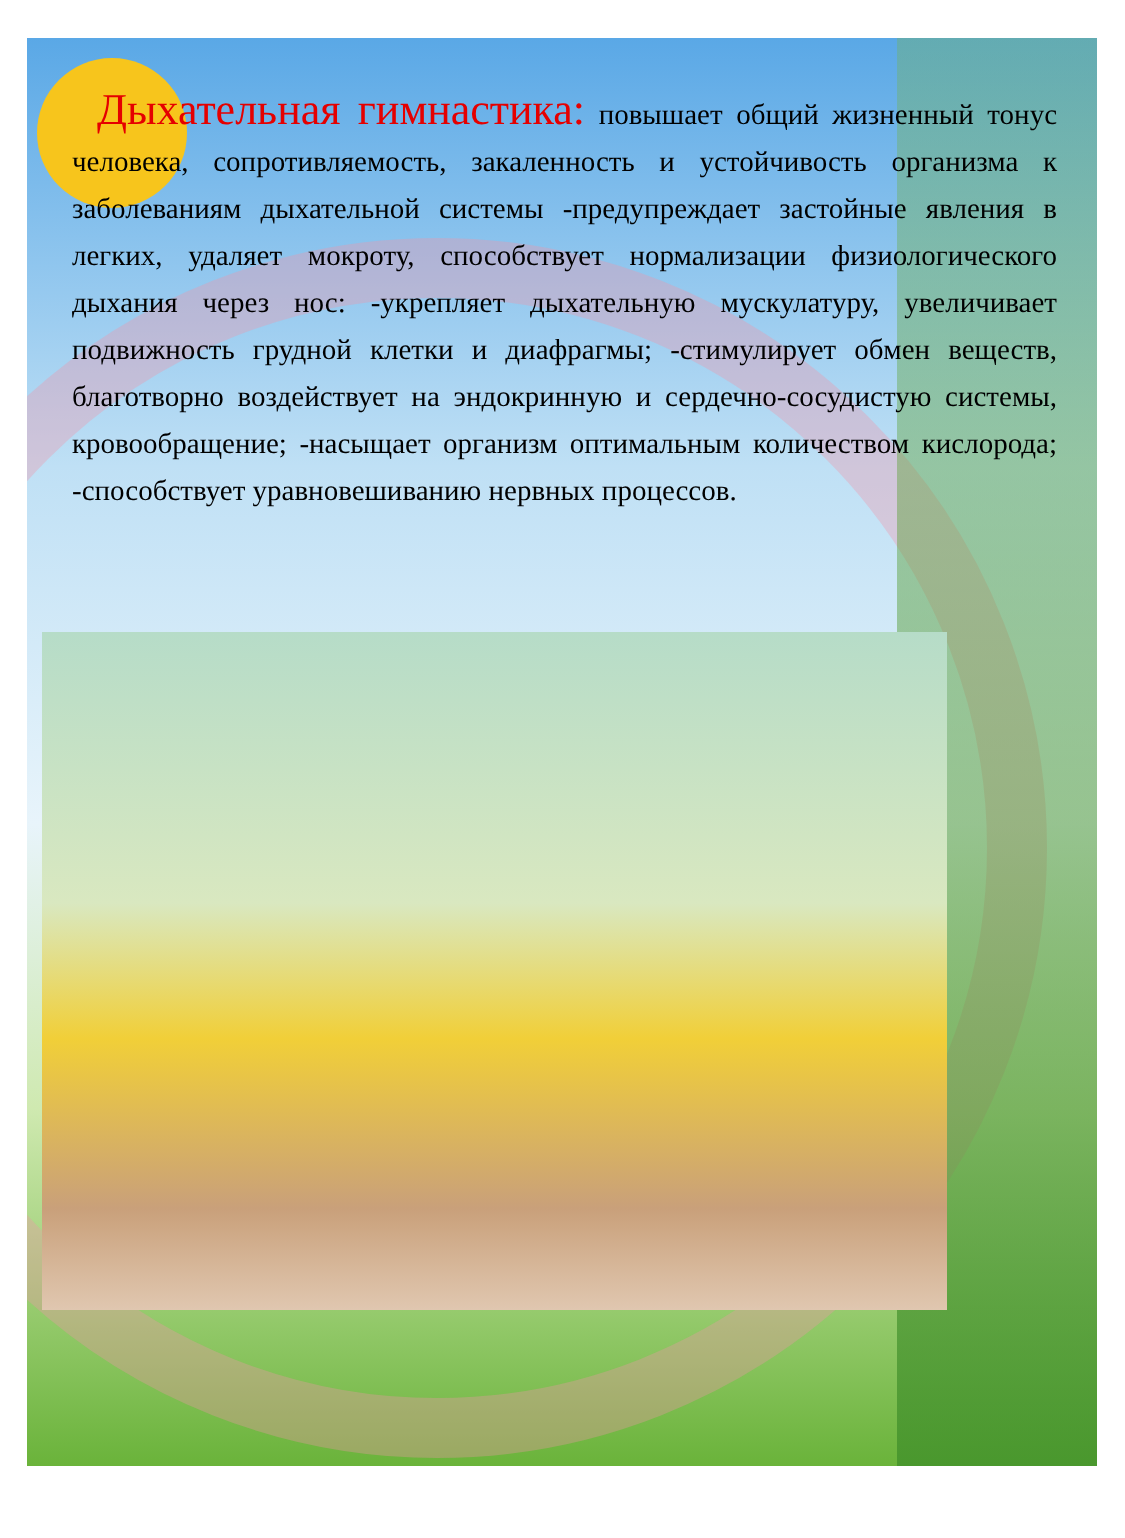Дыхательная гимнастика: повышает общий жизненный тонус человека, сопротивляемость, закаленность и устойчивость организма к заболеваниям дыхательной системы -предупреждает застойные явления в легких, удаляет мокроту, способствует нормализации физиологического дыхания через нос: -укрепляет дыхательную мускулатуру, увеличивает подвижность грудной клетки и диафрагмы; -стимулирует обмен веществ, благотворно воздействует на эндокринную и сердечно-сосудистую системы, кровообращение; -насыщает организм оптимальным количеством кислорода; -способствует уравновешиванию нервных процессов.